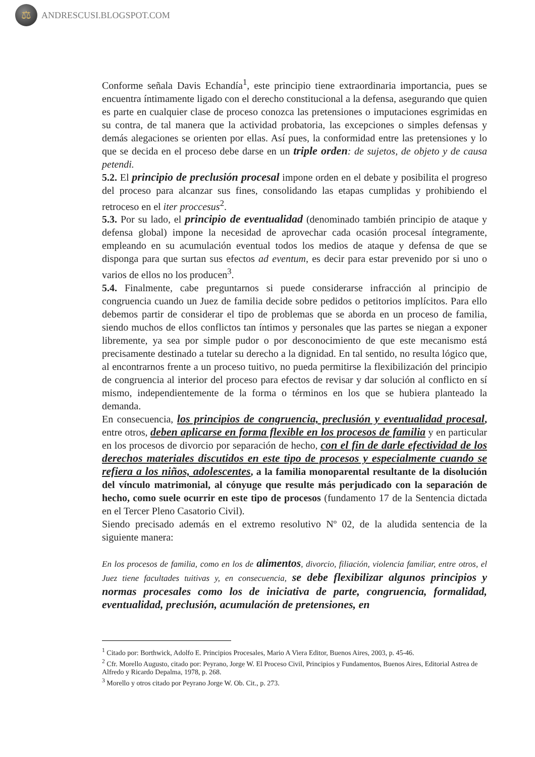⚖
ANDRESCUSI.BLOGSPOT.COM
Conforme señala Davis Echandía<sup>1</sup>, este principio tiene extraordinaria importancia, pues se encuentra íntimamente ligado con el derecho constitucional a la defensa, asegurando que quien es parte en cualquier clase de proceso conozca las pretensiones o imputaciones esgrimidas en su contra, de tal manera que la actividad probatoria, las excepciones o simples defensas y demás alegaciones se orienten por ellas. Así pues, la conformidad entre las pretensiones y lo que se decida en el proceso debe darse en un triple orden: de sujetos, de objeto y de causa petendi.
5.2. El principio de preclusión procesal impone orden en el debate y posibilita el progreso del proceso para alcanzar sus fines, consolidando las etapas cumplidas y prohibiendo el retroceso en el iter proccesus<sup>2</sup>.
5.3. Por su lado, el principio de eventualidad (denominado también principio de ataque y defensa global) impone la necesidad de aprovechar cada ocasión procesal íntegramente, empleando en su acumulación eventual todos los medios de ataque y defensa de que se disponga para que surtan sus efectos ad eventum, es decir para estar prevenido por si uno o varios de ellos no los producen<sup>3</sup>.
5.4. Finalmente, cabe preguntarnos si puede considerarse infracción al principio de congruencia cuando un Juez de familia decide sobre pedidos o petitorios implícitos. Para ello debemos partir de considerar el tipo de problemas que se aborda en un proceso de familia, siendo muchos de ellos conflictos tan íntimos y personales que las partes se niegan a exponer libremente, ya sea por simple pudor o por desconocimiento de que este mecanismo está precisamente destinado a tutelar su derecho a la dignidad. En tal sentido, no resulta lógico que, al encontrarnos frente a un proceso tuitivo, no pueda permitirse la flexibilización del principio de congruencia al interior del proceso para efectos de revisar y dar solución al conflicto en sí mismo, independientemente de la forma o términos en los que se hubiera planteado la demanda.
En consecuencia, los principios de congruencia, preclusión y eventualidad procesal, entre otros, deben aplicarse en forma flexible en los procesos de familia y en particular en los procesos de divorcio por separación de hecho, con el fin de darle efectividad de los derechos materiales discutidos en este tipo de procesos y especialmente cuando se refiera a los niños, adolescentes, a la familia monoparental resultante de la disolución del vínculo matrimonial, al cónyuge que resulte más perjudicado con la separación de hecho, como suele ocurrir en este tipo de procesos (fundamento 17 de la Sentencia dictada en el Tercer Pleno Casatorio Civil).
Siendo precisado además en el extremo resolutivo Nº 02, de la aludida sentencia de la siguiente manera:
En los procesos de familia, como en los de alimentos, divorcio, filiación, violencia familiar, entre otros, el Juez tiene facultades tuitivas y, en consecuencia, se debe flexibilizar algunos principios y normas procesales como los de iniciativa de parte, congruencia, formalidad, eventualidad, preclusión, acumulación de pretensiones, en
<sup>1</sup> Citado por: Borthwick, Adolfo E. Principios Procesales, Mario A Viera Editor, Buenos Aires, 2003, p. 45-46.
<sup>2</sup> Cfr. Morello Augusto, citado por: Peyrano, Jorge W. El Proceso Civil, Principios y Fundamentos, Buenos Aires, Editorial Astrea de Alfredo y Ricardo Depalma, 1978, p. 268.
<sup>3</sup> Morello y otros citado por Peyrano Jorge W. Ob. Cit., p. 273.